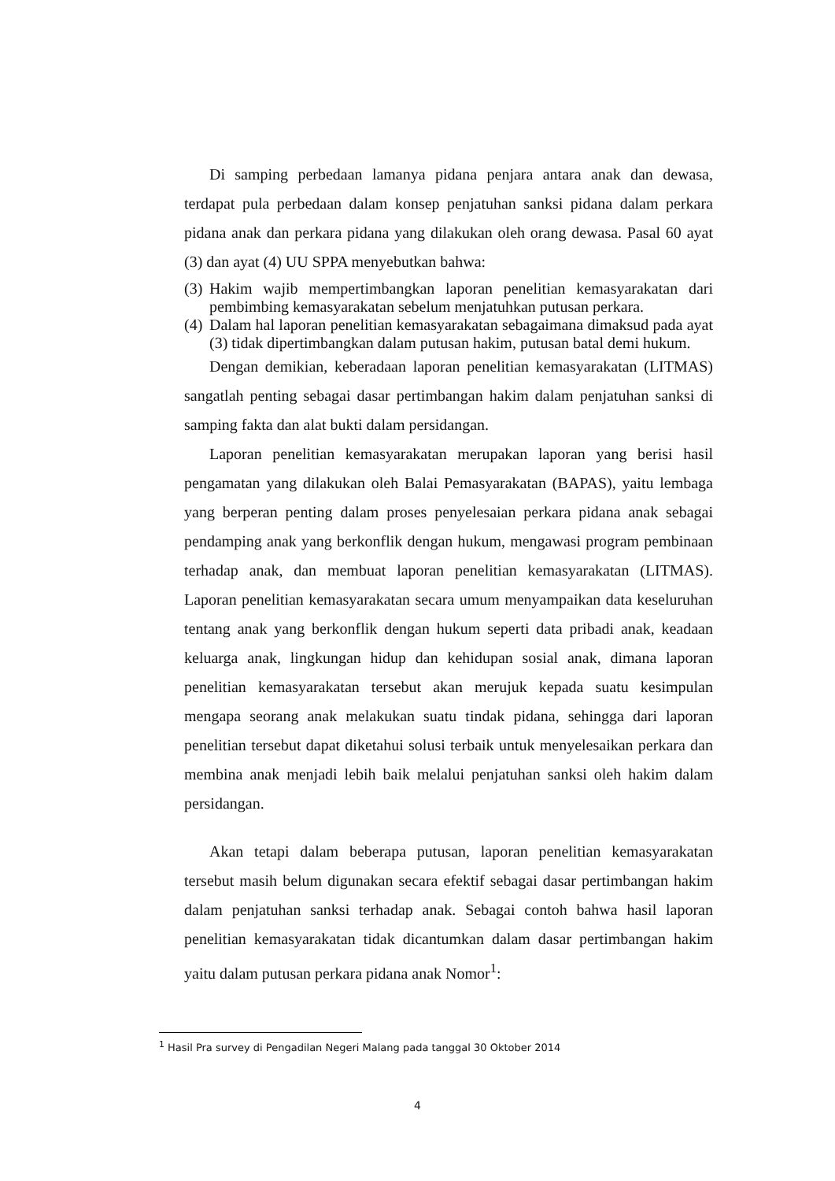Di samping perbedaan lamanya pidana penjara antara anak dan dewasa, terdapat pula perbedaan dalam konsep penjatuhan sanksi pidana dalam perkara pidana anak dan perkara pidana yang dilakukan oleh orang dewasa. Pasal 60 ayat (3) dan ayat (4) UU SPPA menyebutkan bahwa:
(3) Hakim wajib mempertimbangkan laporan penelitian kemasyarakatan dari pembimbing kemasyarakatan sebelum menjatuhkan putusan perkara.
(4) Dalam hal laporan penelitian kemasyarakatan sebagaimana dimaksud pada ayat (3) tidak dipertimbangkan dalam putusan hakim, putusan batal demi hukum.
Dengan demikian, keberadaan laporan penelitian kemasyarakatan (LITMAS) sangatlah penting sebagai dasar pertimbangan hakim dalam penjatuhan sanksi di samping fakta dan alat bukti dalam persidangan.
Laporan penelitian kemasyarakatan merupakan laporan yang berisi hasil pengamatan yang dilakukan oleh Balai Pemasyarakatan (BAPAS), yaitu lembaga yang berperan penting dalam proses penyelesaian perkara pidana anak sebagai pendamping anak yang berkonflik dengan hukum, mengawasi program pembinaan terhadap anak, dan membuat laporan penelitian kemasyarakatan (LITMAS). Laporan penelitian kemasyarakatan secara umum menyampaikan data keseluruhan tentang anak yang berkonflik dengan hukum seperti data pribadi anak, keadaan keluarga anak, lingkungan hidup dan kehidupan sosial anak, dimana laporan penelitian kemasyarakatan tersebut akan merujuk kepada suatu kesimpulan mengapa seorang anak melakukan suatu tindak pidana, sehingga dari laporan penelitian tersebut dapat diketahui solusi terbaik untuk menyelesaikan perkara dan membina anak menjadi lebih baik melalui penjatuhan sanksi oleh hakim dalam persidangan.
Akan tetapi dalam beberapa putusan, laporan penelitian kemasyarakatan tersebut masih belum digunakan secara efektif sebagai dasar pertimbangan hakim dalam penjatuhan sanksi terhadap anak. Sebagai contoh bahwa hasil laporan penelitian kemasyarakatan tidak dicantumkan dalam dasar pertimbangan hakim yaitu dalam putusan perkara pidana anak Nomor<sup>1</sup>:
<sup>1</sup> Hasil Pra survey di Pengadilan Negeri Malang pada tanggal 30 Oktober 2014
4